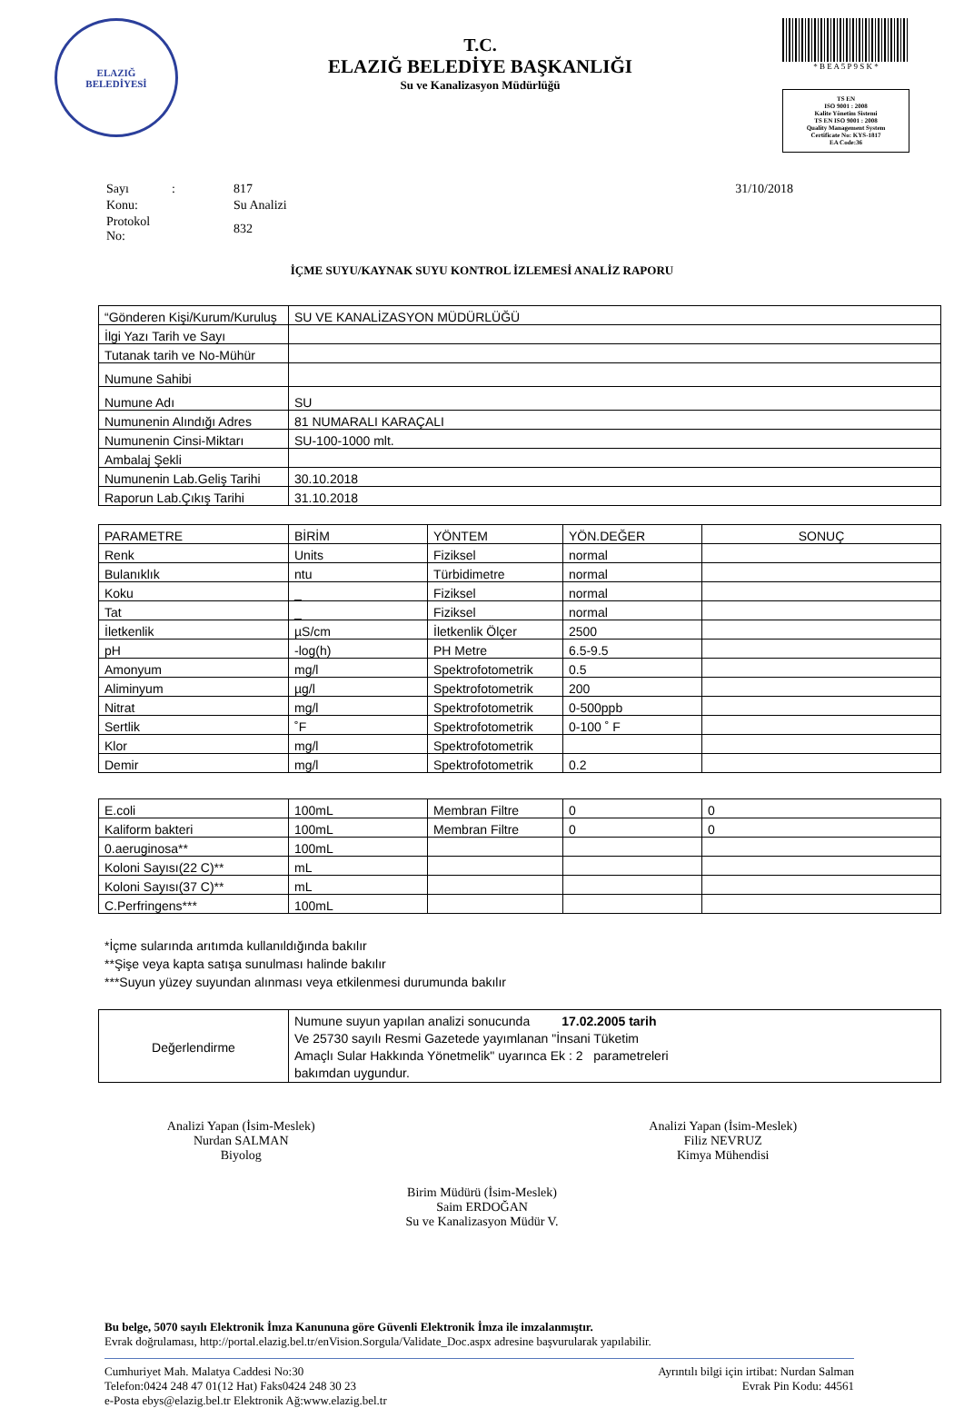ELAZIĞ
BELEDİYESİ
T.C.
ELAZIĞ BELEDİYE BAŞKANLIĞI
Su ve Kanalizasyon Müdürlüğü
* B E A 5 P 9 S K *
TS EN
ISO 9001 : 2008
Kalite Yönetim Sistemi
TS EN ISO 9001 : 2008
Quality Management System
Certificate No: KYS-1817
EA Code:36
| Sayı | : | 817 | 31/10/2018 |
| Konu: | | Su Analizi | |
| Protokol No: | | 832 | |
İÇME SUYU/KAYNAK SUYU KONTROL İZLEMESİ ANALİZ RAPORU
| “Gönderen Kişi/Kurum/Kuruluş | SU VE KANALİZASYON MÜDÜRLÜĞÜ |
| İlgi Yazı Tarih ve Sayı | |
| Tutanak tarih ve No-Mühür | |
| Numune Sahibi | |
| Numune Adı | SU |
| Numunenin Alındığı Adres | 81 NUMARALI KARAÇALI |
| Numunenin Cinsi-Miktarı | SU-100-1000 mlt. |
| Ambalaj Şekli | |
| Numunenin Lab.Geliş Tarihi | 30.10.2018 |
| Raporun Lab.Çıkış Tarihi | 31.10.2018 |
| PARAMETRE | BİRİM | YÖNTEM | YÖN.DEĞER | SONUÇ |
| Renk | Units | Fiziksel | normal | |
| Bulanıklık | ntu | Türbidimetre | normal | |
| Koku | _ | Fiziksel | normal | |
| Tat | _ | Fiziksel | normal | |
| İletkenlik | µS/cm | İletkenlik Ölçer | 2500 | |
| pH | -log(h) | PH Metre | 6.5-9.5 | |
| Amonyum | mg/l | Spektrofotometrik | 0.5 | |
| Aliminyum | µg/l | Spektrofotometrik | 200 | |
| Nitrat | mg/l | Spektrofotometrik | 0-500ppb | |
| Sertlik | ˚F | Spektrofotometrik | 0-100 ˚ F | |
| Klor | mg/l | Spektrofotometrik | | |
| Demir | mg/l | Spektrofotometrik | 0.2 | |
| E.coli | 100mL | Membran Filtre | 0 | 0 |
| Kaliform bakteri | 100mL | Membran Filtre | 0 | 0 |
| 0.aeruginosa** | 100mL | | | |
| Koloni Sayısı(22 C)** | mL | | | |
| Koloni Sayısı(37 C)** | mL | | | |
| C.Perfringens*** | 100mL | | | |
*İçme sularında arıtımda kullanıldığında bakılır
**Şişe veya kapta satışa sunulması halinde bakılır
***Suyun yüzey suyundan alınması veya etkilenmesi durumunda bakılır
| Değerlendirme | Numune suyun yapılan analizi sonucunda 17.02.2005 tarih Ve 25730 sayılı Resmi Gazetede yayımlanan "İnsani Tüketim Amaçlı Sular Hakkında Yönetmelik" uyarınca Ek : 2 parametreleri bakımdan uygundur. |
Analizi Yapan (İsim-Meslek)
Nurdan SALMAN
Biyolog
Analizi Yapan (İsim-Meslek)
Filiz NEVRUZ
Kimya Mühendisi
Birim Müdürü (İsim-Meslek)
Saim ERDOĞAN
Su ve Kanalizasyon Müdür V.
Bu belge, 5070 sayılı Elektronik İmza Kanununa göre Güvenli Elektronik İmza ile imzalanmıştır.
Evrak doğrulaması, http://portal.elazig.bel.tr/enVision.Sorgula/Validate_Doc.aspx adresine başvurularak yapılabilir.
Cumhuriyet Mah. Malatya Caddesi No:30
Telefon:0424 248 47 01(12 Hat) Faks0424 248 30 23
e-Posta ebys@elazig.bel.tr Elektronik Ağ:www.elazig.bel.tr
Ayrıntılı bilgi için irtibat: Nurdan Salman
Evrak Pin Kodu: 44561